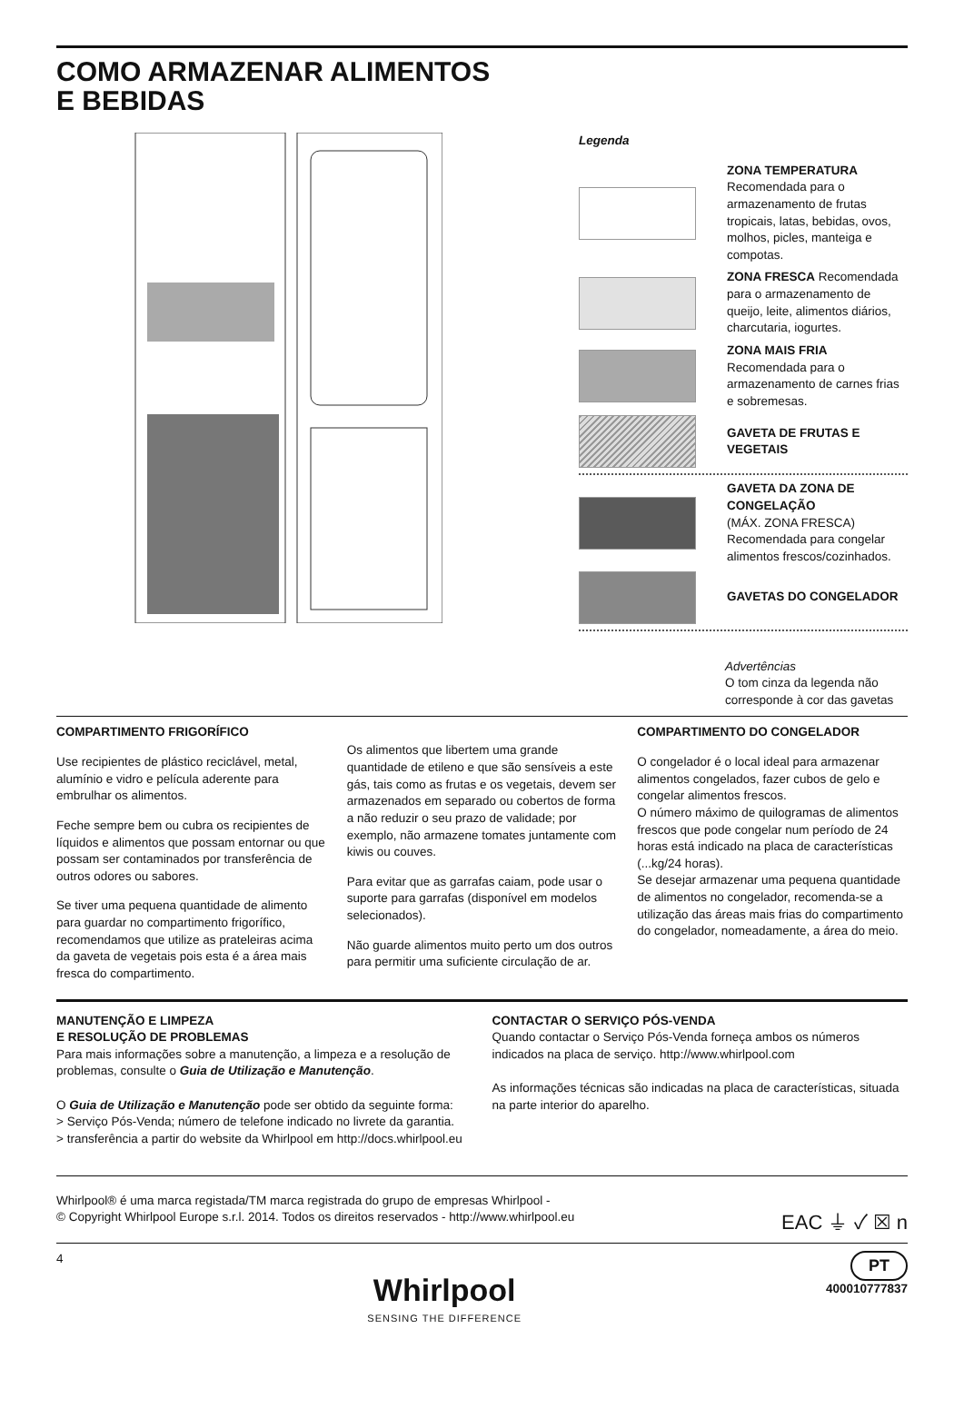COMO ARMAZENAR ALIMENTOS
E BEBIDAS
Legenda
ZONA TEMPERATURA Recomendada para o armazenamento de frutas tropicais, latas, bebidas, ovos, molhos, picles, manteiga e compotas.
ZONA FRESCA Recomendada para o armazenamento de queijo, leite, alimentos diários, charcutaria, iogurtes.
ZONA MAIS FRIA Recomendada para o armazenamento de carnes frias e sobremesas.
GAVETA DE FRUTAS E VEGETAIS
GAVETA DA ZONA DE CONGELAÇÃO
(MÁX. ZONA FRESCA) Recomendada para congelar alimentos frescos/cozinhados.
GAVETAS DO CONGELADOR
Advertências
O tom cinza da legenda não corresponde à cor das gavetas
COMPARTIMENTO FRIGORÍFICO
Use recipientes de plástico reciclável, metal, alumínio e vidro e película aderente para embrulhar os alimentos.
Feche sempre bem ou cubra os recipientes de líquidos e alimentos que possam entornar ou que possam ser contaminados por transferência de outros odores ou sabores.
Se tiver uma pequena quantidade de alimento para guardar no compartimento frigorífico, recomendamos que utilize as prateleiras acima da gaveta de vegetais pois esta é a área mais fresca do compartimento.
Os alimentos que libertem uma grande quantidade de etileno e que são sensíveis a este gás, tais como as frutas e os vegetais, devem ser armazenados em separado ou cobertos de forma a não reduzir o seu prazo de validade; por exemplo, não armazene tomates juntamente com kiwis ou couves.
Para evitar que as garrafas caiam, pode usar o suporte para garrafas (disponível em modelos selecionados).
Não guarde alimentos muito perto um dos outros para permitir uma suficiente circulação de ar.
COMPARTIMENTO DO CONGELADOR
O congelador é o local ideal para armazenar alimentos congelados, fazer cubos de gelo e congelar alimentos frescos.
O número máximo de quilogramas de alimentos frescos que pode congelar num período de 24 horas está indicado na placa de características (...kg/24 horas).
Se desejar armazenar uma pequena quantidade de alimentos no congelador, recomenda-se a utilização das áreas mais frias do compartimento do congelador, nomeadamente, a área do meio.
MANUTENÇÃO E LIMPEZA
E RESOLUÇÃO DE PROBLEMAS
Para mais informações sobre a manutenção, a limpeza e a resolução de problemas, consulte o Guia de Utilização e Manutenção.
O Guia de Utilização e Manutenção pode ser obtido da seguinte forma:
> Serviço Pós-Venda; número de telefone indicado no livrete da garantia.
> transferência a partir do website da Whirlpool em http://docs.whirlpool.eu
CONTACTAR O SERVIÇO PÓS-VENDA
Quando contactar o Serviço Pós-Venda forneça ambos os números indicados na placa de serviço. http://www.whirlpool.com
As informações técnicas são indicadas na placa de características, situada na parte interior do aparelho.
Whirlpool® é uma marca registada/TM marca registrada do grupo de empresas Whirlpool -
© Copyright Whirlpool Europe s.r.l. 2014. Todos os direitos reservados - http://www.whirlpool.eu EAC ⏚ ✓ ☒ n
4
Whirlpool
SENSING THE DIFFERENCE
PT
400010777837